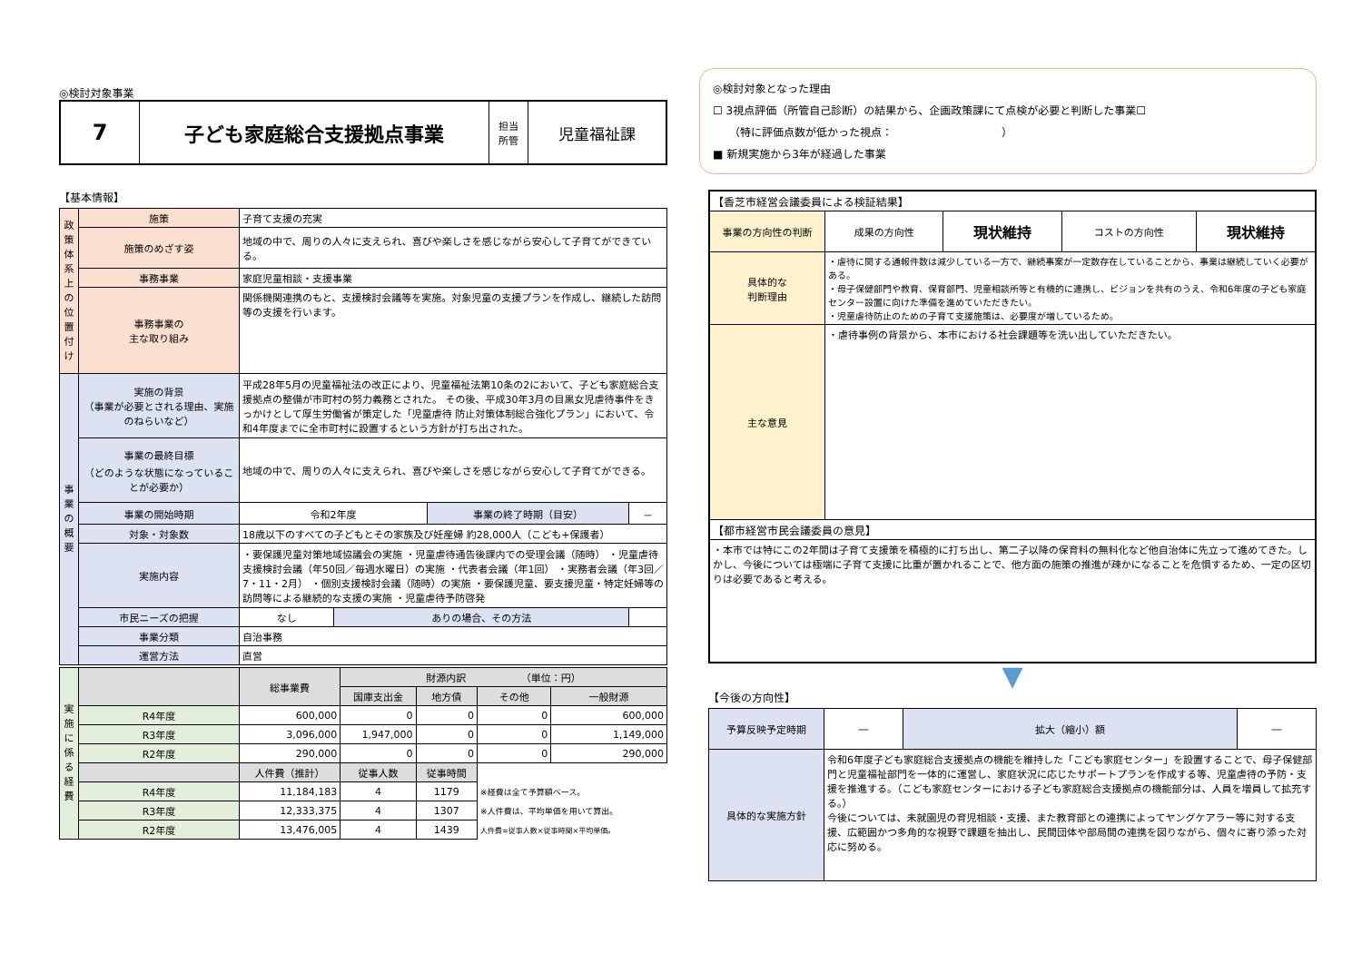◎検討対象事業
| 7 | 子ども家庭総合支援拠点事業 | 担当 所管 | 児童福祉課 |
【基本情報】
| 政策体系上の位置付け | 施策 | 子育て支援の充実 | | | | |
| | 施策のめざす姿 | 地域の中で、周りの人々に支えられ、喜びや楽しさを感じながら安心して子育てができている。 | | | | |
| | 事務事業 | 家庭児童相談・支援事業 | | | | |
| | 事務事業の 主な取り組み | 関係機関連携のもと、支援検討会議等を実施。対象児童の支援プランを作成し、継続した訪問等の支援を行います。 | | | | |
| 事業の概要 | 実施の背景 （事業が必要とされる理由、実施のねらいなど） | 平成28年5月の児童福祉法の改正により、児童福祉法第10条の2において、子ども家庭総合支 援拠点の整備が市町村の努力義務とされた。 その後、平成30年3月の目黒女児虐待事件をきっかけとして厚生労働省が策定した「児童虐待 防止対策体制総合強化プラン」において、令和4年度までに全市町村に設置するという方針が打ち出された。 | | | | |
| | 事業の最終目標 （どのような状態になっていることが必要か） | 地域の中で、周りの人々に支えられ、喜びや楽しさを感じながら安心して子育てができる。 | | | | |
| | 事業の開始時期 | 令和2年度 | | 事業の終了時期（目安） | | － |
| | 対象・対象数 | 18歳以下のすべての子どもとその家族及び妊産婦 約28,000人（こども+保護者） | | | | |
| | 実施内容 | ・要保護児童対策地域協議会の実施 ・児童虐待通告後課内での受理会議（随時） ・児童虐待支援検討会議（年50回／毎週水曜日）の実施 ・代表者会議（年1回） ・実務者会議（年3回／7・11・2月） ・個別支援検討会議（随時）の実施 ・要保護児童、要支援児童・特定妊婦等の訪問等による継続的な支援の実施 ・児童虐待予防啓発 | | | | |
| | 市民ニーズの把握 | なし | ありの場合、その方法 | | | |
| | 事業分類 | 自治事務 | | | | |
| | 運営方法 | 直営 | | | | |
| 実施に係る経費 | | 総事業費 | 財源内訳 （単位：円） | | | |
| | | | 国庫支出金 | 地方債 | その他 | 一般財源 |
| | R4年度 | 600,000 | 0 | 0 | 0 | 600,000 |
| | R3年度 | 3,096,000 | 1,947,000 | 0 | 0 | 1,149,000 |
| | R2年度 | 290,000 | 0 | 0 | 0 | 290,000 |
| | | 人件費（推計） | 従事人数 | 従事時間 | | |
| | R4年度 | 11,184,183 | 4 | 1179 | ※経費は全て予算額ベース。 | |
| | R3年度 | 12,333,375 | 4 | 1307 | ※人件費は、平均単価を用いて算出。 | |
| | R2年度 | 13,476,005 | 4 | 1439 | 人件費=従事人数×従事時間×平均単価。 | |
◎検討対象となった理由
☐ 3視点評価（所管自己診断）の結果から、企画政策課にて点検が必要と判断した事業☐
　　（特に評価点数が低かった視点：　　　　　　　　　　）
■ 新規実施から3年が経過した事業
| 【香芝市経営会議委員による検証結果】 | | | | |
| 事業の方向性の判断 | 成果の方向性 | 現状維持 | コストの方向性 | 現状維持 |
| 具体的な 判断理由 | ・虐待に関する通報件数は減少している一方で、継続事案が一定数存在していることから、事業は継続していく必要がある。 ・母子保健部門や教育、保育部門、児童相談所等と有機的に連携し、ビジョンを共有のうえ、令和6年度の子ども家庭センター設置に向けた準備を進めていただきたい。 ・児童虐待防止のための子育て支援施策は、必要度が増しているため。 | | | |
| 主な意見 | ・虐待事例の背景から、本市における社会課題等を洗い出していただきたい。 | | | |
| 【都市経営市民会議委員の意見】 | | | | |
| ・本市では特にこの2年間は子育て支援策を積極的に打ち出し、第二子以降の保育料の無料化など他自治体に先立って進めてきた。しかし、今後については極端に子育て支援に比重が置かれることで、他方面の施策の推進が疎かになることを危惧するため、一定の区切りは必要であると考える。 | | | | |
▼
【今後の方向性】
| 予算反映予定時期 | ― | 拡大（縮小）額 | ― |
| 具体的な実施方針 | 令和6年度子ども家庭総合支援拠点の機能を維持した「こども家庭センター」を設置することで、母子保健部門と児童福祉部門を一体的に運営し、家庭状況に応じたサポートプランを作成する等、児童虐待の予防・支援を推進する。（こども家庭センターにおける子ども家庭総合支援拠点の機能部分は、人員を増員して拡充する。） 今後については、未就園児の育児相談・支援、また教育部との連携によってヤングケアラー等に対する支援、広範囲かつ多角的な視野で課題を抽出し、民間団体や部局間の連携を図りながら、個々に寄り添った対応に努める。 | | |